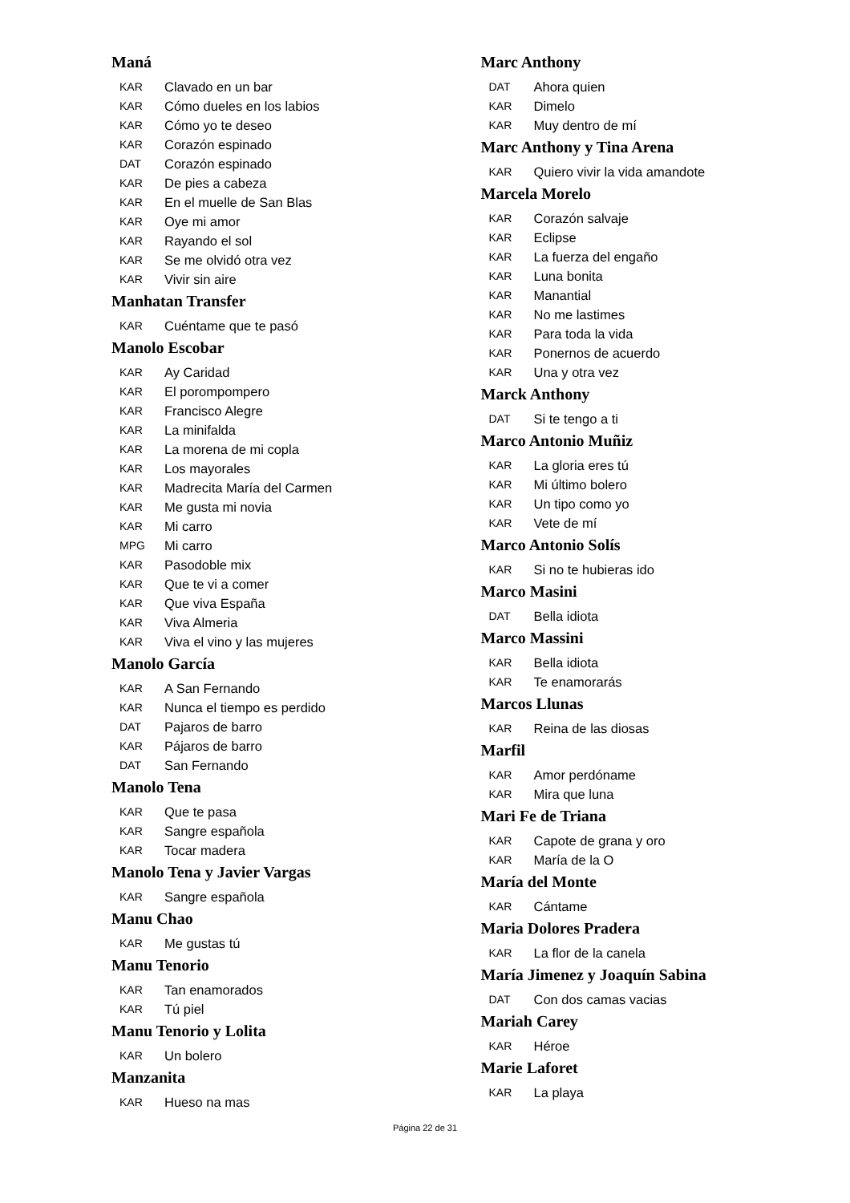Maná
KAR Clavado en un bar
KAR Cómo dueles en los labios
KAR Cómo yo te deseo
KAR Corazón espinado
DAT Corazón espinado
KAR De pies a cabeza
KAR En el muelle de San Blas
KAR Oye mi amor
KAR Rayando el sol
KAR Se me olvidó otra vez
KAR Vivir sin aire
Manhatan Transfer
KAR Cuéntame que te pasó
Manolo Escobar
KAR Ay Caridad
KAR El porompompero
KAR Francisco Alegre
KAR La minifalda
KAR La morena de mi copla
KAR Los mayorales
KAR Madrecita María del Carmen
KAR Me gusta mi novia
KAR Mi carro
MPG Mi carro
KAR Pasodoble mix
KAR Que te vi a comer
KAR Que viva España
KAR Viva Almeria
KAR Viva el vino y las mujeres
Manolo García
KAR A San Fernando
KAR Nunca el tiempo es perdido
DAT Pajaros de barro
KAR Pájaros de barro
DAT San Fernando
Manolo Tena
KAR Que te pasa
KAR Sangre española
KAR Tocar madera
Manolo Tena y Javier Vargas
KAR Sangre española
Manu Chao
KAR Me gustas tú
Manu Tenorio
KAR Tan enamorados
KAR Tú piel
Manu Tenorio y Lolita
KAR Un bolero
Manzanita
KAR Hueso na mas
Marc Anthony
DAT Ahora quien
KAR Dimelo
KAR Muy dentro de mí
Marc Anthony y Tina Arena
KAR Quiero vivir la vida amandote
Marcela Morelo
KAR Corazón salvaje
KAR Eclipse
KAR La fuerza del engaño
KAR Luna bonita
KAR Manantial
KAR No me lastimes
KAR Para toda la vida
KAR Ponernos de acuerdo
KAR Una y otra vez
Marck Anthony
DAT Si te tengo a ti
Marco Antonio Muñiz
KAR La gloria eres tú
KAR Mi último bolero
KAR Un tipo como yo
KAR Vete de mí
Marco Antonio Solís
KAR Si no te hubieras ido
Marco Masini
DAT Bella idiota
Marco Massini
KAR Bella idiota
KAR Te enamorarás
Marcos Llunas
KAR Reina de las diosas
Marfil
KAR Amor perdóname
KAR Mira que luna
Mari Fe de Triana
KAR Capote de grana y oro
KAR María de la O
María del Monte
KAR Cántame
Maria Dolores Pradera
KAR La flor de la canela
María Jimenez y Joaquín Sabina
DAT Con dos camas vacias
Mariah Carey
KAR Héroe
Marie Laforet
KAR La playa
Página 22 de 31